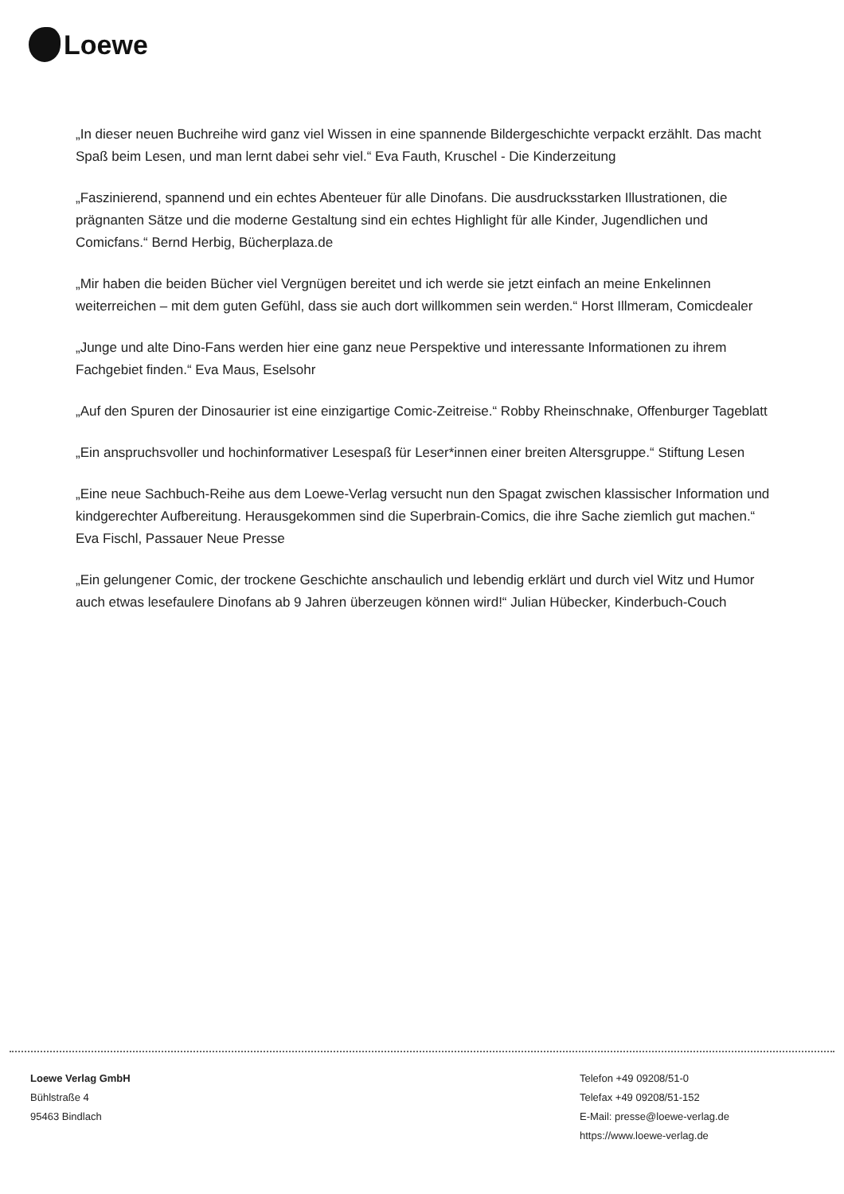Loewe
„In dieser neuen Buchreihe wird ganz viel Wissen in eine spannende Bildergeschichte verpackt erzählt. Das macht Spaß beim Lesen, und man lernt dabei sehr viel.“ Eva Fauth, Kruschel - Die Kinderzeitung
„Faszinierend, spannend und ein echtes Abenteuer für alle Dinofans. Die ausdrucksstarken Illustrationen, die prägnanten Sätze und die moderne Gestaltung sind ein echtes Highlight für alle Kinder, Jugendlichen und Comicfans.“ Bernd Herbig, Bücherplaza.de
„Mir haben die beiden Bücher viel Vergnügen bereitet und ich werde sie jetzt einfach an meine Enkelinnen weiterreichen – mit dem guten Gefühl, dass sie auch dort willkommen sein werden.“ Horst Illmeram, Comicdealer
„Junge und alte Dino-Fans werden hier eine ganz neue Perspektive und interessante Informationen zu ihrem Fachgebiet finden.“ Eva Maus, Eselsohr
„Auf den Spuren der Dinosaurier ist eine einzigartige Comic-Zeitreise.“ Robby Rheinschnake, Offenburger Tageblatt
„Ein anspruchsvoller und hochinformativer Lesespaß für Leser*innen einer breiten Altersgruppe.“ Stiftung Lesen
„Eine neue Sachbuch-Reihe aus dem Loewe-Verlag versucht nun den Spagat zwischen klassischer Information und kindgerechter Aufbereitung. Herausgekommen sind die Superbrain-Comics, die ihre Sache ziemlich gut machen.“ Eva Fischl, Passauer Neue Presse
„Ein gelungener Comic, der trockene Geschichte anschaulich und lebendig erklärt und durch viel Witz und Humor auch etwas lesefaulere Dinofans ab 9 Jahren überzeugen können wird!“ Julian Hübecker, Kinderbuch-Couch
Loewe Verlag GmbH
Bühlstraße 4
95463 Bindlach
Telefon +49 09208/51-0
Telefax +49 09208/51-152
E-Mail: presse@loewe-verlag.de
https://www.loewe-verlag.de